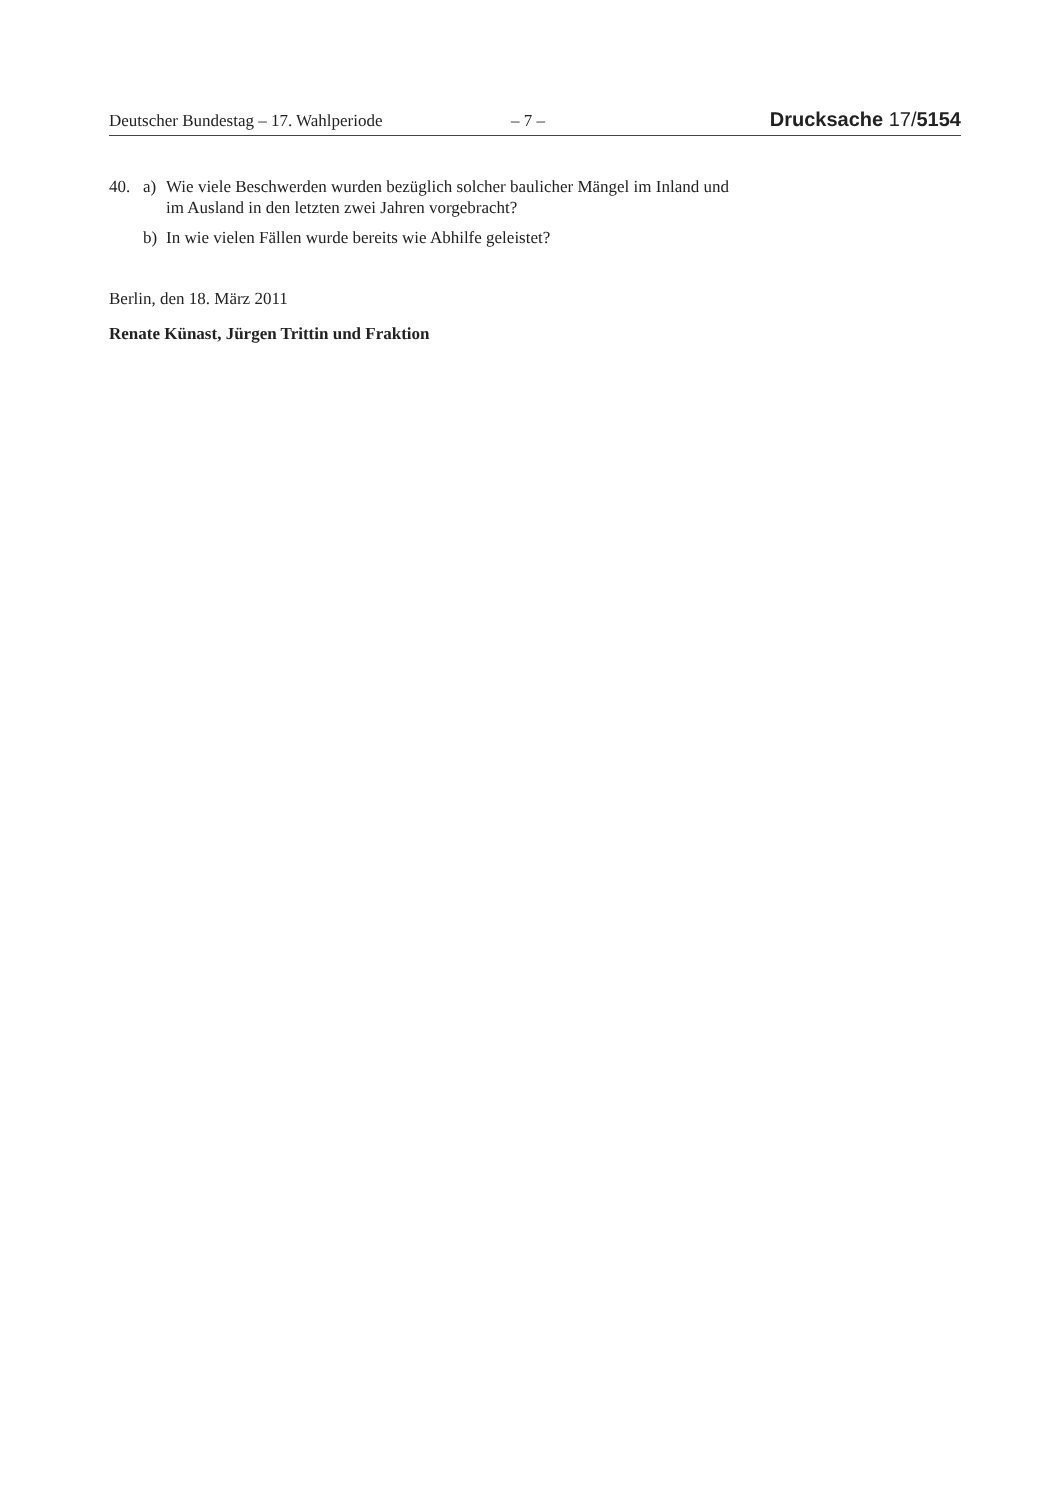Deutscher Bundestag – 17. Wahlperiode – 7 – Drucksache 17/5154
40. a) Wie viele Beschwerden wurden bezüglich solcher baulicher Mängel im Inland und im Ausland in den letzten zwei Jahren vorgebracht?
b) In wie vielen Fällen wurde bereits wie Abhilfe geleistet?
Berlin, den 18. März 2011
Renate Künast, Jürgen Trittin und Fraktion